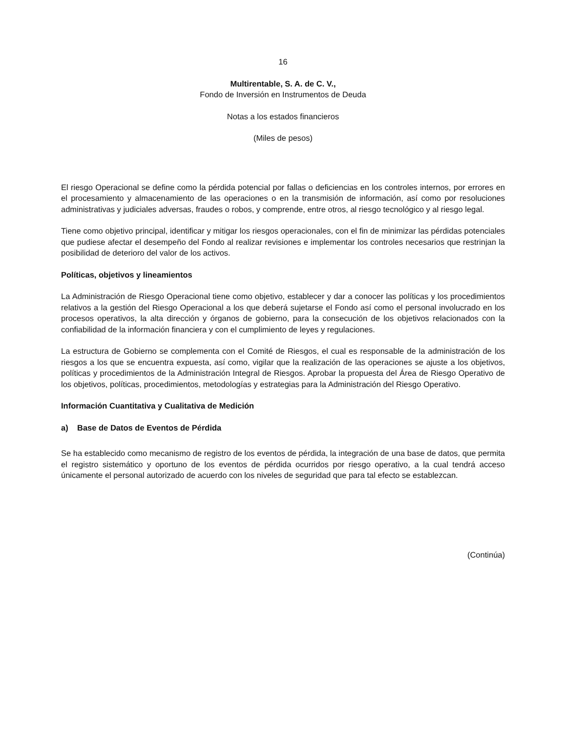16
Multirentable, S. A. de C. V.,
Fondo de Inversión en Instrumentos de Deuda
Notas a los estados financieros
(Miles de pesos)
El riesgo Operacional se define como la pérdida potencial por fallas o deficiencias en los controles internos, por errores en el procesamiento y almacenamiento de las operaciones o en la transmisión de información, así como por resoluciones administrativas y judiciales adversas, fraudes o robos, y comprende, entre otros, al riesgo tecnológico y al riesgo legal.
Tiene como objetivo principal, identificar y mitigar los riesgos operacionales, con el fin de minimizar las pérdidas potenciales que pudiese afectar el desempeño del Fondo al realizar revisiones e implementar los controles necesarios que restrinjan la posibilidad de deterioro del valor de los activos.
Políticas, objetivos y lineamientos
La Administración de Riesgo Operacional tiene como objetivo, establecer y dar a conocer las políticas y los procedimientos relativos a la gestión del Riesgo Operacional a los que deberá sujetarse el Fondo así como el personal involucrado en los procesos operativos, la alta dirección y órganos de gobierno, para la consecución de los objetivos relacionados con la confiabilidad de la información financiera y con el cumplimiento de leyes y regulaciones.
La estructura de Gobierno se complementa con el Comité de Riesgos, el cual es responsable de la administración de los riesgos a los que se encuentra expuesta, así como, vigilar que la realización de las operaciones se ajuste a los objetivos, políticas y procedimientos de la Administración Integral de Riesgos. Aprobar la propuesta del Área de Riesgo Operativo de los objetivos, políticas, procedimientos, metodologías y estrategias para la Administración del Riesgo Operativo.
Información Cuantitativa y Cualitativa de Medición
a) Base de Datos de Eventos de Pérdida
Se ha establecido como mecanismo de registro de los eventos de pérdida, la integración de una base de datos, que permita el registro sistemático y oportuno de los eventos de pérdida ocurridos por riesgo operativo, a la cual tendrá acceso únicamente el personal autorizado de acuerdo con los niveles de seguridad que para tal efecto se establezcan.
(Continúa)